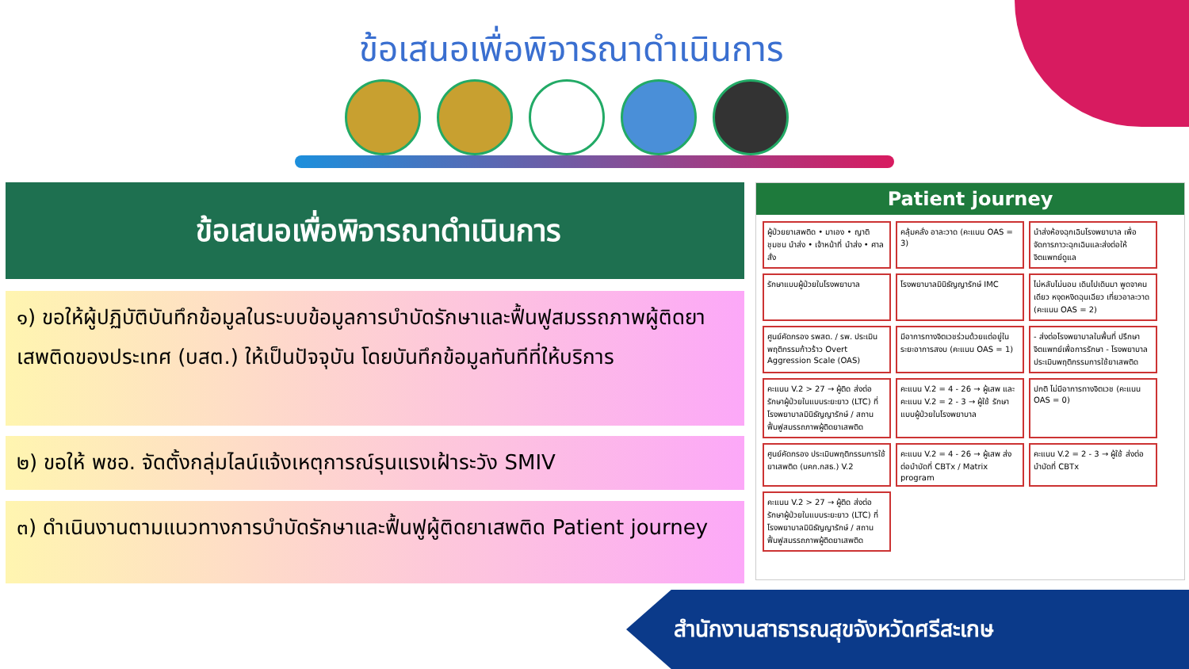ข้อเสนอเพื่อพิจารณาดำเนินการ
ข้อเสนอเพื่อพิจารณาดำเนินการ
๑) ขอให้ผู้ปฏิบัติบันทึกข้อมูลในระบบข้อมูลการบำบัดรักษาและฟื้นฟูสมรรถภาพผู้ติดยาเสพติดของประเทศ (บสต.) ให้เป็นปัจจุบัน โดยบันทึกข้อมูลทันทีที่ให้บริการ
๒) ขอให้ พชอ. จัดตั้งกลุ่มไลน์แจ้งเหตุการณ์รุนแรงเฝ้าระวัง SMIV
๓) ดำเนินงานตามแนวทางการบำบัดรักษาและฟื้นฟูผู้ติดยาเสพติด Patient journey
Patient journey
ผู้ป่วยยาเสพติด • มาเอง • ญาติ ชุมชน นำส่ง • เจ้าหน้าที่ นำส่ง • ศาลสั่ง
คลุ้มคลั่ง อาละวาด (คะแนน OAS = 3)
นำส่งห้องฉุกเฉินโรงพยาบาล เพื่อจัดการภาวะฉุกเฉินและส่งต่อให้จิตแพทย์ดูแล
รักษาแบบผู้ป่วยในโรงพยาบาล
โรงพยาบาลมินิธัญญารักษ์ IMC
ไม่หลับไม่นอน เดินไปเดินมา พูดจาคนเดียว หงุดหงิดฉุนเฉียว เที่ยวอาละวาด (คะแนน OAS = 2)
ศูนย์คัดกรอง รพสต. / รพ. ประเมินพฤติกรรมก้าวร้าว Overt Aggression Scale (OAS)
มีอาการทางจิตเวชร่วมด้วยแต่อยู่ในระยะอาการสงบ (คะแนน OAS = 1)
- ส่งต่อโรงพยาบาลในพื้นที่ ปรึกษาจิตแพทย์เพื่อการรักษา - โรงพยาบาลประเมินพฤติกรรมการใช้ยาเสพติด
คะแนน V.2 > 27 → ผู้ติด ส่งต่อรักษาผู้ป่วยในแบบระยะยาว (LTC) ที่โรงพยาบาลมินิธัญญารักษ์ / สถานฟื้นฟูสมรรถภาพผู้ติดยาเสพติด
คะแนน V.2 = 4 - 26 → ผู้เสพ และ คะแนน V.2 = 2 - 3 → ผู้ใช้ รักษาแบบผู้ป่วยในโรงพยาบาล
ปกติ ไม่มีอาการทางจิตเวช (คะแนน OAS = 0)
ศูนย์คัดกรอง ประเมินพฤติกรรมการใช้ยาเสพติด (บคก.กสธ.) V.2
คะแนน V.2 = 4 - 26 → ผู้เสพ ส่งต่อบำบัดที่ CBTx / Matrix program
คะแนน V.2 = 2 - 3 → ผู้ใช้ ส่งต่อบำบัดที่ CBTx
คะแนน V.2 > 27 → ผู้ติด ส่งต่อรักษาผู้ป่วยในแบบระยะยาว (LTC) ที่โรงพยาบาลมินิธัญญารักษ์ / สถานฟื้นฟูสมรรถภาพผู้ติดยาเสพติด
สำนักงานสาธารณสุขจังหวัดศรีสะเกษ